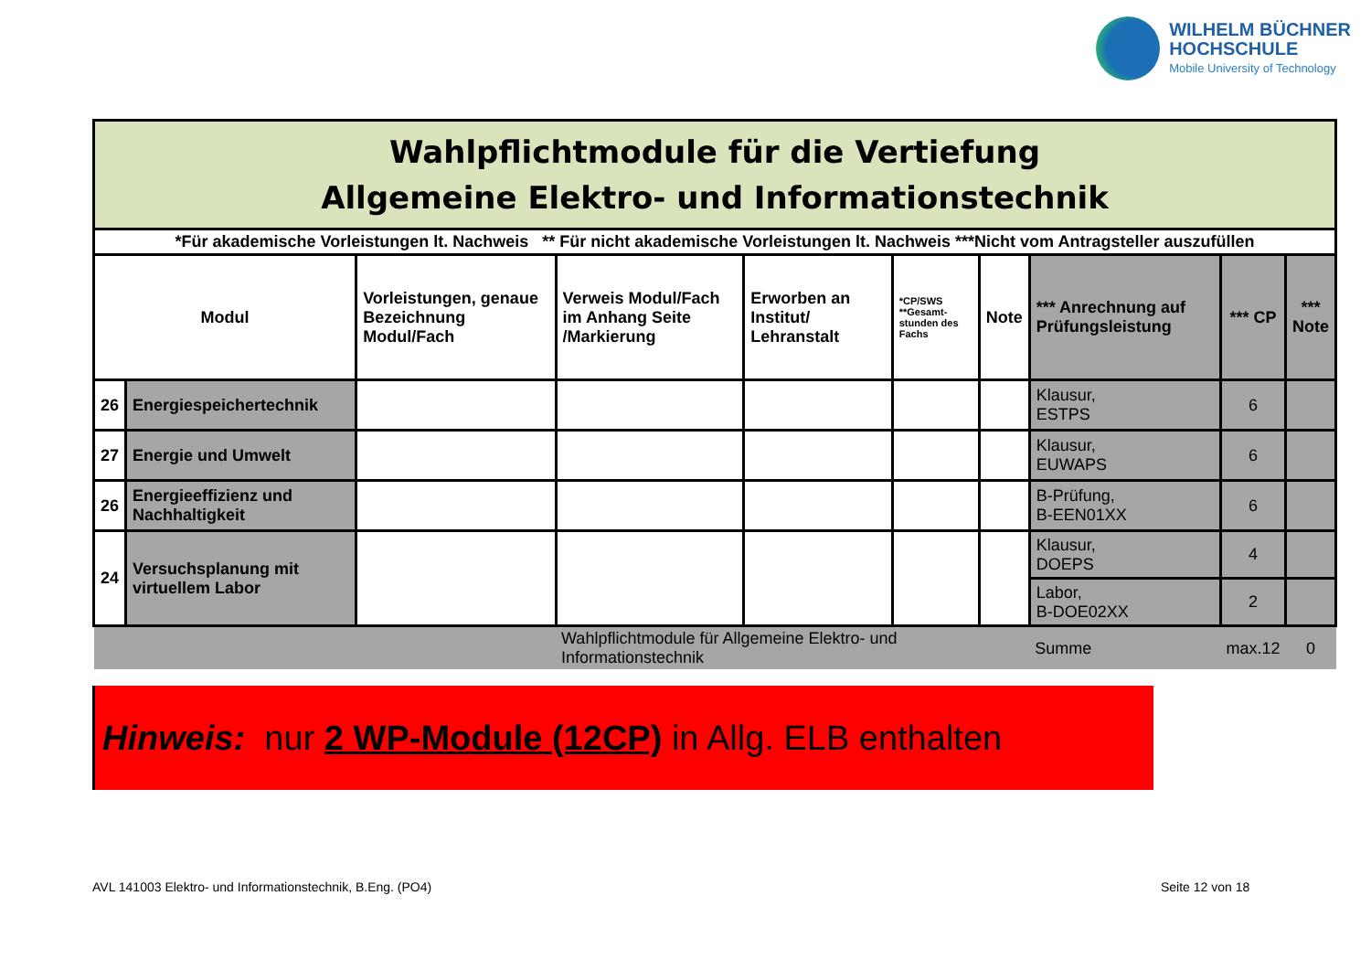WILHELM BÜCHNER
HOCHSCHULE
Mobile University of Technology
| Wahlpflichtmodule für die Vertiefung Allgemeine Elektro- und Informationstechnik | | | | | | | | | |
| *Für akademische Vorleistungen lt. Nachweis ** Für nicht akademische Vorleistungen lt. Nachweis ***Nicht vom Antragsteller auszufüllen | | | | | | | | | |
| Modul | | Vorleistungen, genaue Bezeichnung Modul/Fach | Verweis Modul/Fach im Anhang Seite /Markierung | Erworben an Institut/ Lehranstalt | *CP/SWS **Gesamt-stunden des Fachs | Note | *** Anrechnung auf Prüfungsleistung | *** CP | *** Note |
| 26 | Energiespeichertechnik | | | | | | Klausur, ESTPS | 6 | |
| 27 | Energie und Umwelt | | | | | | Klausur, EUWAPS | 6 | |
| 26 | Energieeffizienz und Nachhaltigkeit | | | | | | B-Prüfung, B-EEN01XX | 6 | |
| 24 | Versuchsplanung mit virtuellem Labor | | | | | | Klausur, DOEPS | 4 | |
| | | | | | | | Labor, B-DOE02XX | 2 | |
| | | | Wahlpflichtmodule für Allgemeine Elektro- und Informationstechnik | | | | Summe | max.12 | 0 |
Hinweis: nur 2 WP-Module (12CP) in Allg. ELB enthalten
AVL 141003 Elektro- und Informationstechnik, B.Eng. (PO4)
Seite 12 von 18